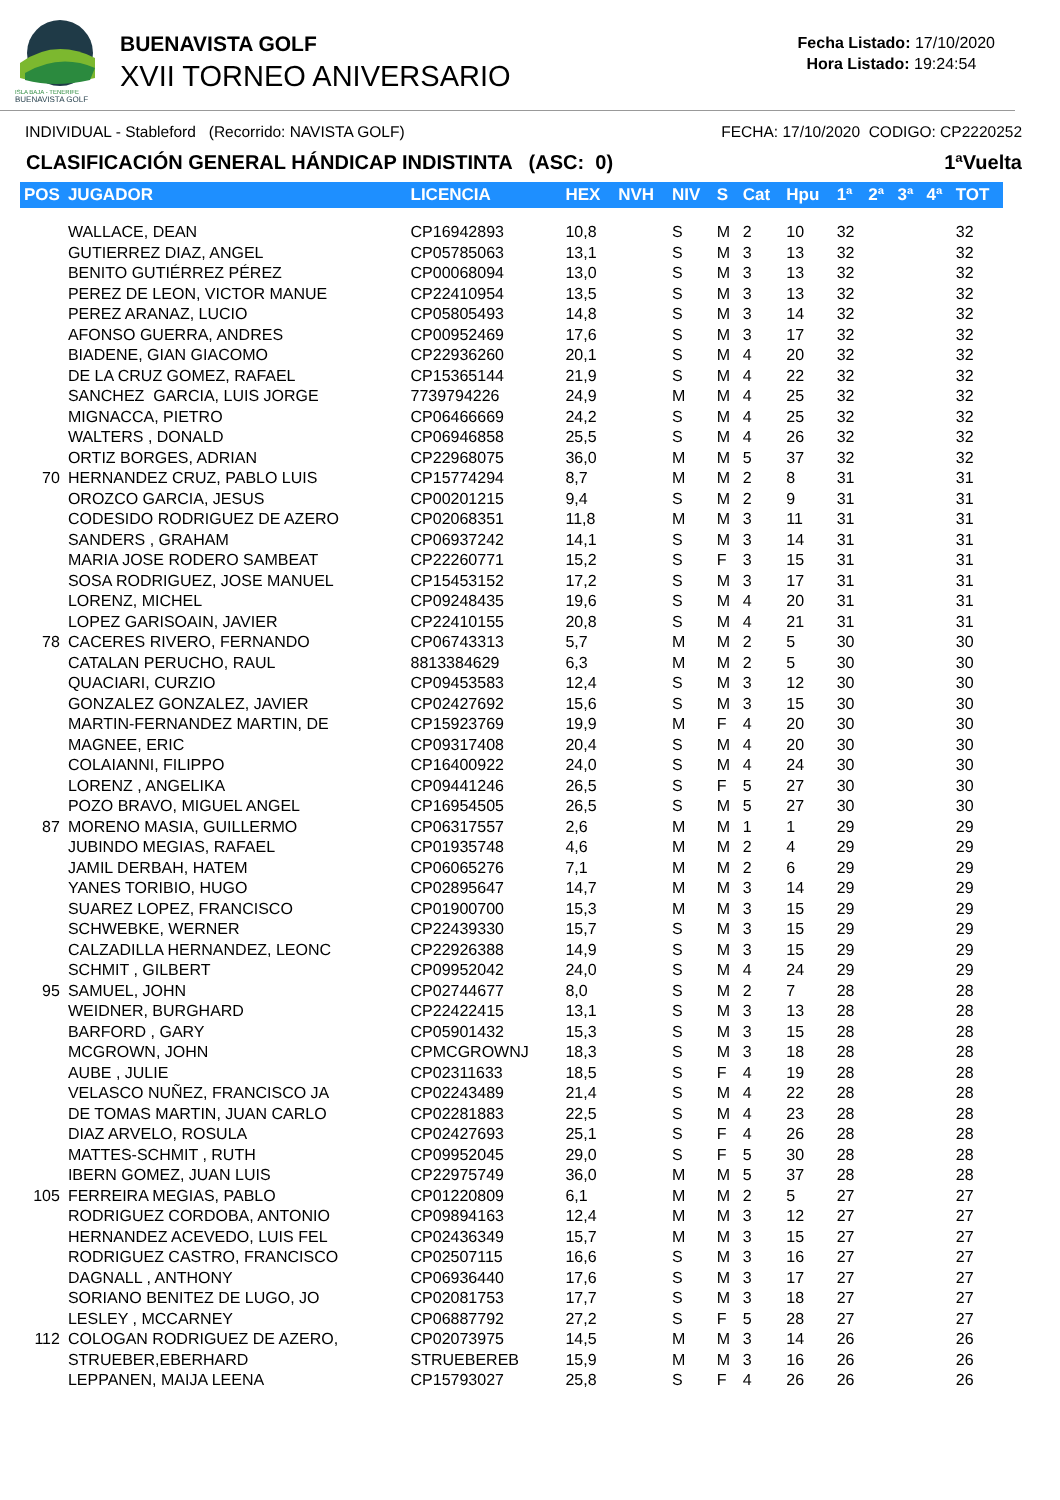ISLA BAJA - TENERIFE
BUENAVISTA GOLF
BUENAVISTA GOLF
XVII TORNEO ANIVERSARIO
Fecha Listado: 17/10/2020
Hora Listado: 19:24:54
INDIVIDUAL - Stableford (Recorrido: NAVISTA GOLF) FECHA: 17/10/2020 CODIGO: CP2220252
CLASIFICACIÓN GENERAL HÁNDICAP INDISTINTA (ASC: 0) 1ªVuelta
| POS | JUGADOR | LICENCIA | HEX | NVH | NIV | S | Cat | Hpu | 1ª | 2ª | 3ª | 4ª | TOT |
| --- | --- | --- | --- | --- | --- | --- | --- | --- | --- | --- | --- | --- | --- |
| | WALLACE, DEAN | CP16942893 | 10,8 | | S | M | 2 | 10 | 32 | | | | 32 |
| | GUTIERREZ DIAZ, ANGEL | CP05785063 | 13,1 | | S | M | 3 | 13 | 32 | | | | 32 |
| | BENITO GUTIÉRREZ PÉREZ | CP00068094 | 13,0 | | S | M | 3 | 13 | 32 | | | | 32 |
| | PEREZ DE LEON, VICTOR MANUE | CP22410954 | 13,5 | | S | M | 3 | 13 | 32 | | | | 32 |
| | PEREZ ARANAZ, LUCIO | CP05805493 | 14,8 | | S | M | 3 | 14 | 32 | | | | 32 |
| | AFONSO GUERRA, ANDRES | CP00952469 | 17,6 | | S | M | 3 | 17 | 32 | | | | 32 |
| | BIADENE, GIAN GIACOMO | CP22936260 | 20,1 | | S | M | 4 | 20 | 32 | | | | 32 |
| | DE LA CRUZ GOMEZ, RAFAEL | CP15365144 | 21,9 | | S | M | 4 | 22 | 32 | | | | 32 |
| | SANCHEZ GARCIA, LUIS JORGE | 7739794226 | 24,9 | | M | M | 4 | 25 | 32 | | | | 32 |
| | MIGNACCA, PIETRO | CP06466669 | 24,2 | | S | M | 4 | 25 | 32 | | | | 32 |
| | WALTERS , DONALD | CP06946858 | 25,5 | | S | M | 4 | 26 | 32 | | | | 32 |
| | ORTIZ BORGES, ADRIAN | CP22968075 | 36,0 | | M | M | 5 | 37 | 32 | | | | 32 |
| 70 | HERNANDEZ CRUZ, PABLO LUIS | CP15774294 | 8,7 | | M | M | 2 | 8 | 31 | | | | 31 |
| | OROZCO GARCIA, JESUS | CP00201215 | 9,4 | | S | M | 2 | 9 | 31 | | | | 31 |
| | CODESIDO RODRIGUEZ DE AZERO | CP02068351 | 11,8 | | M | M | 3 | 11 | 31 | | | | 31 |
| | SANDERS , GRAHAM | CP06937242 | 14,1 | | S | M | 3 | 14 | 31 | | | | 31 |
| | MARIA JOSE RODERO SAMBEAT | CP22260771 | 15,2 | | S | F | 3 | 15 | 31 | | | | 31 |
| | SOSA RODRIGUEZ, JOSE MANUEL | CP15453152 | 17,2 | | S | M | 3 | 17 | 31 | | | | 31 |
| | LORENZ, MICHEL | CP09248435 | 19,6 | | S | M | 4 | 20 | 31 | | | | 31 |
| | LOPEZ GARISOAIN, JAVIER | CP22410155 | 20,8 | | S | M | 4 | 21 | 31 | | | | 31 |
| 78 | CACERES RIVERO, FERNANDO | CP06743313 | 5,7 | | M | M | 2 | 5 | 30 | | | | 30 |
| | CATALAN PERUCHO, RAUL | 8813384629 | 6,3 | | M | M | 2 | 5 | 30 | | | | 30 |
| | QUACIARI, CURZIO | CP09453583 | 12,4 | | S | M | 3 | 12 | 30 | | | | 30 |
| | GONZALEZ GONZALEZ, JAVIER | CP02427692 | 15,6 | | S | M | 3 | 15 | 30 | | | | 30 |
| | MARTIN-FERNANDEZ MARTIN, DE | CP15923769 | 19,9 | | M | F | 4 | 20 | 30 | | | | 30 |
| | MAGNEE, ERIC | CP09317408 | 20,4 | | S | M | 4 | 20 | 30 | | | | 30 |
| | COLAIANNI, FILIPPO | CP16400922 | 24,0 | | S | M | 4 | 24 | 30 | | | | 30 |
| | LORENZ , ANGELIKA | CP09441246 | 26,5 | | S | F | 5 | 27 | 30 | | | | 30 |
| | POZO BRAVO, MIGUEL ANGEL | CP16954505 | 26,5 | | S | M | 5 | 27 | 30 | | | | 30 |
| 87 | MORENO MASIA, GUILLERMO | CP06317557 | 2,6 | | M | M | 1 | 1 | 29 | | | | 29 |
| | JUBINDO MEGIAS, RAFAEL | CP01935748 | 4,6 | | M | M | 2 | 4 | 29 | | | | 29 |
| | JAMIL DERBAH, HATEM | CP06065276 | 7,1 | | M | M | 2 | 6 | 29 | | | | 29 |
| | YANES TORIBIO, HUGO | CP02895647 | 14,7 | | M | M | 3 | 14 | 29 | | | | 29 |
| | SUAREZ LOPEZ, FRANCISCO | CP01900700 | 15,3 | | M | M | 3 | 15 | 29 | | | | 29 |
| | SCHWEBKE, WERNER | CP22439330 | 15,7 | | S | M | 3 | 15 | 29 | | | | 29 |
| | CALZADILLA HERNANDEZ, LEONC | CP22926388 | 14,9 | | S | M | 3 | 15 | 29 | | | | 29 |
| | SCHMIT , GILBERT | CP09952042 | 24,0 | | S | M | 4 | 24 | 29 | | | | 29 |
| 95 | SAMUEL, JOHN | CP02744677 | 8,0 | | S | M | 2 | 7 | 28 | | | | 28 |
| | WEIDNER, BURGHARD | CP22422415 | 13,1 | | S | M | 3 | 13 | 28 | | | | 28 |
| | BARFORD , GARY | CP05901432 | 15,3 | | S | M | 3 | 15 | 28 | | | | 28 |
| | MCGROWN, JOHN | CPMCGROWNJ | 18,3 | | S | M | 3 | 18 | 28 | | | | 28 |
| | AUBE , JULIE | CP02311633 | 18,5 | | S | F | 4 | 19 | 28 | | | | 28 |
| | VELASCO NUÑEZ, FRANCISCO JA | CP02243489 | 21,4 | | S | M | 4 | 22 | 28 | | | | 28 |
| | DE TOMAS MARTIN, JUAN CARLO | CP02281883 | 22,5 | | S | M | 4 | 23 | 28 | | | | 28 |
| | DIAZ ARVELO, ROSULA | CP02427693 | 25,1 | | S | F | 4 | 26 | 28 | | | | 28 |
| | MATTES-SCHMIT , RUTH | CP09952045 | 29,0 | | S | F | 5 | 30 | 28 | | | | 28 |
| | IBERN GOMEZ, JUAN LUIS | CP22975749 | 36,0 | | M | M | 5 | 37 | 28 | | | | 28 |
| 105 | FERREIRA MEGIAS, PABLO | CP01220809 | 6,1 | | M | M | 2 | 5 | 27 | | | | 27 |
| | RODRIGUEZ CORDOBA, ANTONIO | CP09894163 | 12,4 | | M | M | 3 | 12 | 27 | | | | 27 |
| | HERNANDEZ ACEVEDO, LUIS FEL | CP02436349 | 15,7 | | M | M | 3 | 15 | 27 | | | | 27 |
| | RODRIGUEZ CASTRO, FRANCISCO | CP02507115 | 16,6 | | S | M | 3 | 16 | 27 | | | | 27 |
| | DAGNALL , ANTHONY | CP06936440 | 17,6 | | S | M | 3 | 17 | 27 | | | | 27 |
| | SORIANO BENITEZ DE LUGO, JO | CP02081753 | 17,7 | | S | M | 3 | 18 | 27 | | | | 27 |
| | LESLEY , MCCARNEY | CP06887792 | 27,2 | | S | F | 5 | 28 | 27 | | | | 27 |
| 112 | COLOGAN RODRIGUEZ DE AZERO, | CP02073975 | 14,5 | | M | M | 3 | 14 | 26 | | | | 26 |
| | STRUEBER,EBERHARD | STRUEBEREB | 15,9 | | M | M | 3 | 16 | 26 | | | | 26 |
| | LEPPANEN, MAIJA LEENA | CP15793027 | 25,8 | | S | F | 4 | 26 | 26 | | | | 26 |